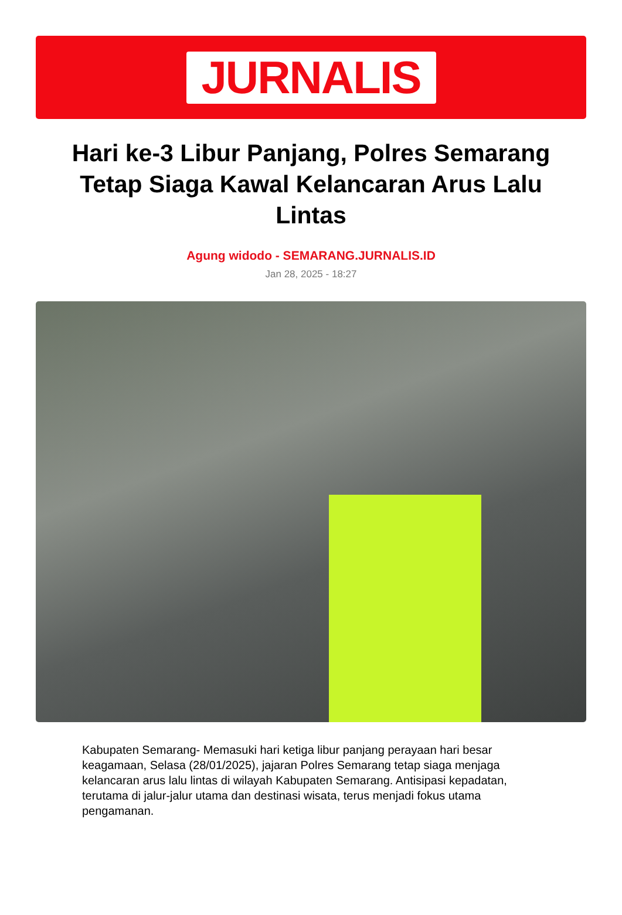JURNALIS
Hari ke-3 Libur Panjang, Polres Semarang Tetap Siaga Kawal Kelancaran Arus Lalu Lintas
Agung widodo - SEMARANG.JURNALIS.ID
Jan 28, 2025 - 18:27
Kabupaten Semarang- Memasuki hari ketiga libur panjang perayaan hari besar keagamaan, Selasa (28/01/2025), jajaran Polres Semarang tetap siaga menjaga kelancaran arus lalu lintas di wilayah Kabupaten Semarang. Antisipasi kepadatan, terutama di jalur-jalur utama dan destinasi wisata, terus menjadi fokus utama pengamanan.